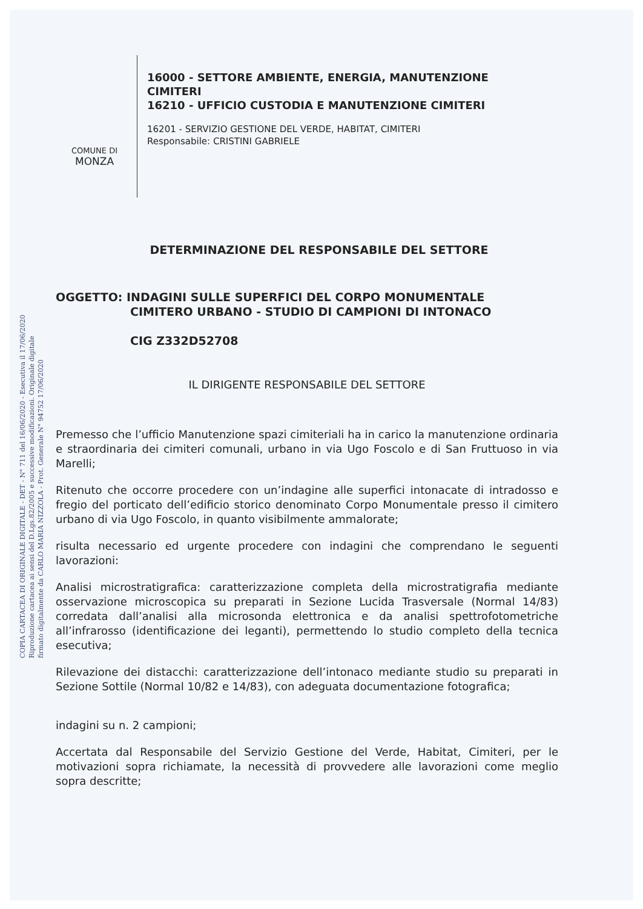COPIA CARTACEA DI ORIGINALE DIGITALE - DET - N° 711 del 16/06/2020 - Esecutiva il 17/06/2020
Riproduzione cartacea ai sensi del D.Lgs.82/2005 e successive modificazioni. Originale digitale
firmato digitalmente da CARLO MARIA NIZZOLA - Prot. Generale N° 94752 17/06/2020
COMUNE DI
MONZA
16000 - SETTORE AMBIENTE, ENERGIA, MANUTENZIONE
CIMITERI
16210 - UFFICIO CUSTODIA E MANUTENZIONE CIMITERI
16201 - SERVIZIO GESTIONE DEL VERDE, HABITAT, CIMITERI
Responsabile: CRISTINI GABRIELE
DETERMINAZIONE DEL RESPONSABILE DEL SETTORE
OGGETTO: INDAGINI SULLE SUPERFICI DEL CORPO MONUMENTALE
CIMITERO URBANO - STUDIO DI CAMPIONI DI INTONACO
CIG Z332D52708
IL DIRIGENTE RESPONSABILE DEL SETTORE
Premesso che l’ufficio Manutenzione spazi cimiteriali ha in carico la manutenzione ordinaria e straordinaria dei cimiteri comunali, urbano in via Ugo Foscolo e di San Fruttuoso in via Marelli;
Ritenuto che occorre procedere con un’indagine alle superfici intonacate di intradosso e fregio del porticato dell’edificio storico denominato Corpo Monumentale presso il cimitero urbano di via Ugo Foscolo, in quanto visibilmente ammalorate;
risulta necessario ed urgente procedere con indagini che comprendano le seguenti lavorazioni:
Analisi microstratigrafica: caratterizzazione completa della microstratigrafia mediante osservazione microscopica su preparati in Sezione Lucida Trasversale (Normal 14/83) corredata dall’analisi alla microsonda elettronica e da analisi spettrofotometriche all’infrarosso (identificazione dei leganti), permettendo lo studio completo della tecnica esecutiva;
Rilevazione dei distacchi: caratterizzazione dell’intonaco mediante studio su preparati in Sezione Sottile (Normal 10/82 e 14/83), con adeguata documentazione fotografica;
indagini su n. 2 campioni;
Accertata dal Responsabile del Servizio Gestione del Verde, Habitat, Cimiteri, per le motivazioni sopra richiamate, la necessità di provvedere alle lavorazioni come meglio sopra descritte;